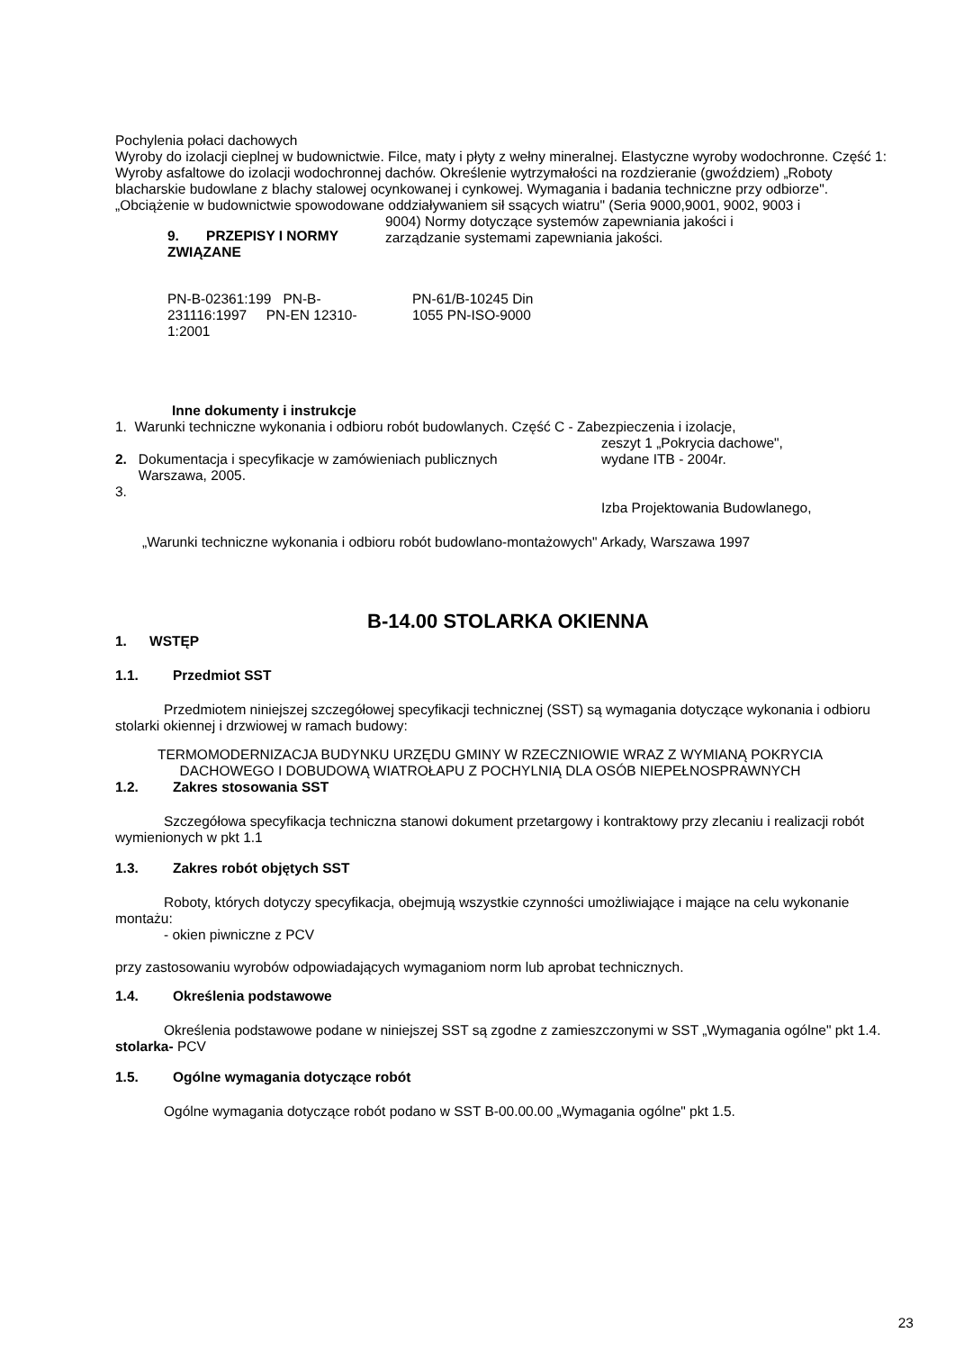Pochylenia połaci dachowych
Wyroby do izolacji cieplnej w budownictwie. Filce, maty i płyty z wełny mineralnej. Elastyczne wyroby wodochronne. Część 1: Wyroby asfaltowe do izolacji wodochronnej dachów. Określenie wytrzymałości na rozdzieranie (gwoździem) „Roboty blacharskie budowlane z blachy stalowej ocynkowanej i cynkowej. Wymagania i badania techniczne przy odbiorze".
„Obciążenie w budownictwie spowodowane oddziaływaniem sił ssących wiatru" (Seria 9000,9001, 9002, 9003 i
9. PRZEPISY I NORMY ZWIĄZANE
9004) Normy dotyczące systemów zapewniania jakości i
zarządzanie systemami zapewniania jakości.
PN-B-02361:199 PN-B-231116:1997 PN-EN 12310-1:2001
PN-61/B-10245 Din 1055 PN-ISO-9000
Inne dokumenty i instrukcje
1. Warunki techniczne wykonania i odbioru robót budowlanych. Część C - Zabezpieczenia i izolacje,
2. Dokumentacja i specyfikacje w zamówieniach publicznych
Warszawa, 2005.
3.
zeszyt 1 „Pokrycia dachowe",
wydane ITB - 2004r.
Izba Projektowania Budowlanego,
„Warunki techniczne wykonania i odbioru robót budowlano-montażowych" Arkady, Warszawa 1997
B-14.00 STOLARKA OKIENNA
1. WSTĘP
1.1. Przedmiot SST
Przedmiotem niniejszej szczegółowej specyfikacji technicznej (SST) są wymagania dotyczące wykonania i odbioru stolarki okiennej i drzwiowej w ramach budowy:
TERMOMODERNIZACJA BUDYNKU URZĘDU GMINY W RZECZNIOWIE WRAZ Z WYMIANĄ POKRYCIA DACHOWEGO I DOBUDOWĄ WIATROŁAPU Z POCHYLNIĄ DLA OSÓB NIEPEŁNOSPRAWNYCH
1.2. Zakres stosowania SST
Szczegółowa specyfikacja techniczna stanowi dokument przetargowy i kontraktowy przy zlecaniu i realizacji robót wymienionych w pkt 1.1
1.3. Zakres robót objętych SST
Roboty, których dotyczy specyfikacja, obejmują wszystkie czynności umożliwiające i mające na celu wykonanie montażu:
- okien piwniczne z PCV
przy zastosowaniu wyrobów odpowiadających wymaganiom norm lub aprobat technicznych.
1.4. Określenia podstawowe
Określenia podstawowe podane w niniejszej SST są zgodne z zamieszczonymi w SST „Wymagania ogólne" pkt 1.4. stolarka- PCV
1.5. Ogólne wymagania dotyczące robót
Ogólne wymagania dotyczące robót podano w SST B-00.00.00 „Wymagania ogólne" pkt 1.5.
23